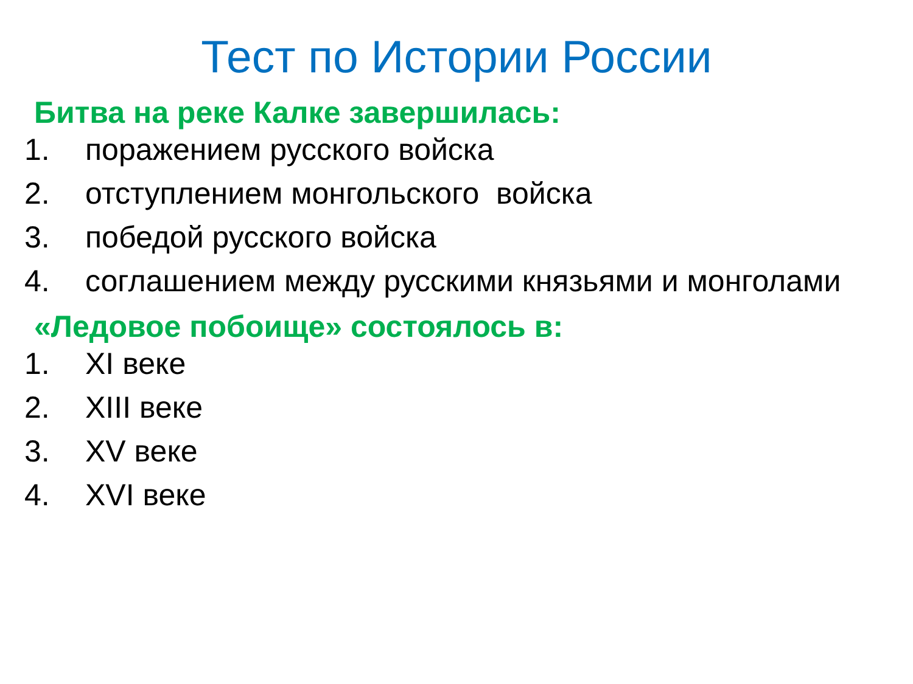Тест по Истории России
Битва на реке Калке завершилась:
1. поражением русского войска
2. отступлением монгольского войска
3. победой русского войска
4. соглашением между русскими князьями и монголами
«Ледовое побоище» состоялось в:
1. XI веке
2. XIII веке
3. XV веке
4. XVI веке